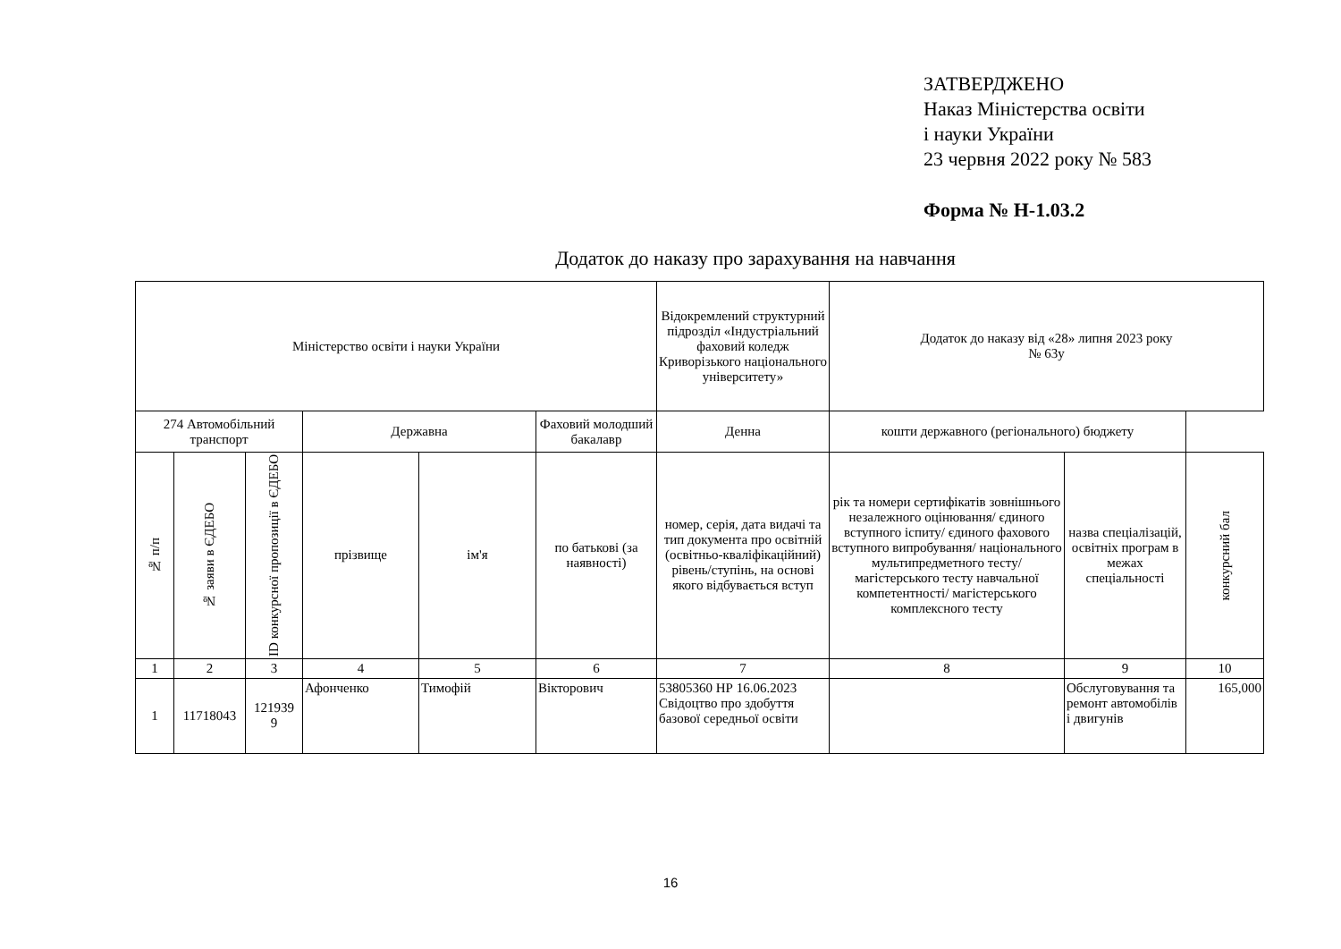ЗАТВЕРДЖЕНО
Наказ Міністерства освіти
і науки України
23 червня 2022 року № 583
Форма № Н-1.03.2
Додаток до наказу про зарахування на навчання
| Міністерство освіти і науки України | | | | | | Відокремлений структурний підрозділ «Індустріальний фаховий коледж Криворізького національного університету» | Додаток до наказу від «28» липня 2023 року № 63у | | |
| 274 Автомобільний транспорт | | | Державна | | Фаховий молодший бакалавр | Денна | кошти державного (регіонального) бюджету | | |
| № п/п | № заяви в ЄДЕБО | ID конкурсної пропозиції в ЄДЕБО | прізвище | ім'я | по батькові (за наявності) | номер, серія, дата видачі та тип документа про освітній (освітньо-кваліфікаційний) рівень/ступінь, на основі якого відбувається вступ | рік та номери сертифікатів зовнішнього незалежного оцінювання/ єдиного вступного іспиту/ єдиного фахового вступного випробування/ національного мультипредметного тесту/ магістерського тесту навчальної компетентності/ магістерського комплексного тесту | назва спеціалізацій, освітніх програм в межах спеціальності | конкурсний бал |
| 1 | 2 | 3 | 4 | 5 | 6 | 7 | 8 | 9 | 10 |
| 1 | 11718043 | 121939 9 | Афонченко | Тимофій | Вікторович | 53805360 НР 16.06.2023 Свідоцтво про здобуття базової середньої освіти | | Обслуговування та ремонт автомобілів і двигунів | 165,000 |
16